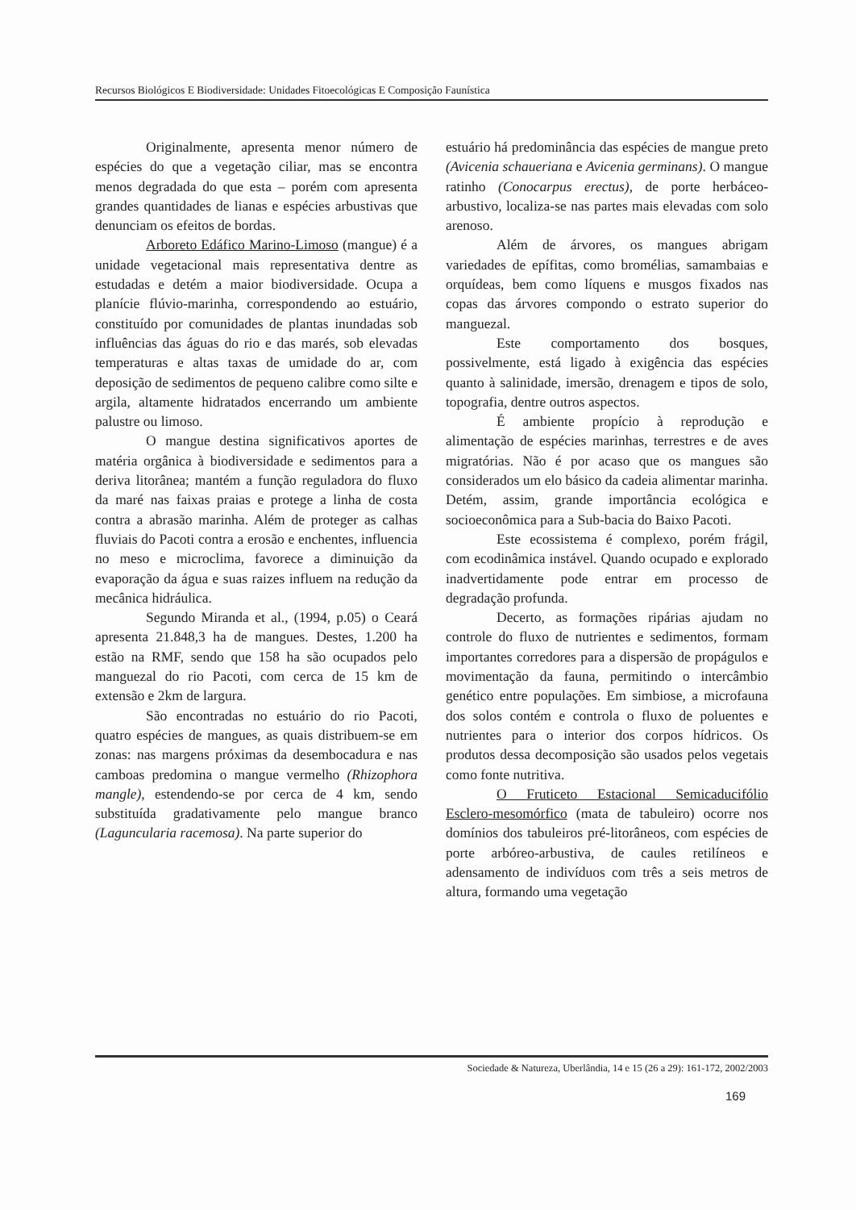Recursos Biológicos E Biodiversidade: Unidades Fitoecológicas E Composição Faunística
Originalmente, apresenta menor número de espécies do que a vegetação ciliar, mas se encontra menos degradada do que esta – porém com apresenta grandes quantidades de lianas e espécies arbustivas que denunciam os efeitos de bordas.
Arboreto Edáfico Marino-Limoso (mangue) é a unidade vegetacional mais representativa dentre as estudadas e detém a maior biodiversidade. Ocupa a planície flúvio-marinha, correspondendo ao estuário, constituído por comunidades de plantas inundadas sob influências das águas do rio e das marés, sob elevadas temperaturas e altas taxas de umidade do ar, com deposição de sedimentos de pequeno calibre como silte e argila, altamente hidratados encerrando um ambiente palustre ou limoso.
O mangue destina significativos aportes de matéria orgânica à biodiversidade e sedimentos para a deriva litorânea; mantém a função reguladora do fluxo da maré nas faixas praias e protege a linha de costa contra a abrasão marinha. Além de proteger as calhas fluviais do Pacoti contra a erosão e enchentes, influencia no meso e microclima, favorece a diminuição da evaporação da água e suas raizes influem na redução da mecânica hidráulica.
Segundo Miranda et al., (1994, p.05) o Ceará apresenta 21.848,3 ha de mangues. Destes, 1.200 ha estão na RMF, sendo que 158 ha são ocupados pelo manguezal do rio Pacoti, com cerca de 15 km de extensão e 2km de largura.
São encontradas no estuário do rio Pacoti, quatro espécies de mangues, as quais distribuem-se em zonas: nas margens próximas da desembocadura e nas camboas predomina o mangue vermelho (Rhizophora mangle), estendendo-se por cerca de 4 km, sendo substituída gradativamente pelo mangue branco (Laguncularia racemosa). Na parte superior do
estuário há predominância das espécies de mangue preto (Avicenia schaueriana e Avicenia germinans). O mangue ratinho (Conocarpus erectus), de porte herbáceo-arbustivo, localiza-se nas partes mais elevadas com solo arenoso.
Além de árvores, os mangues abrigam variedades de epífitas, como bromélias, samambaias e orquídeas, bem como líquens e musgos fixados nas copas das árvores compondo o estrato superior do manguezal.
Este comportamento dos bosques, possivelmente, está ligado à exigência das espécies quanto à salinidade, imersão, drenagem e tipos de solo, topografia, dentre outros aspectos.
É ambiente propício à reprodução e alimentação de espécies marinhas, terrestres e de aves migratórias. Não é por acaso que os mangues são considerados um elo básico da cadeia alimentar marinha. Detém, assim, grande importância ecológica e socioeconômica para a Sub-bacia do Baixo Pacoti.
Este ecossistema é complexo, porém frágil, com ecodinâmica instável. Quando ocupado e explorado inadvertidamente pode entrar em processo de degradação profunda.
Decerto, as formações ripárias ajudam no controle do fluxo de nutrientes e sedimentos, formam importantes corredores para a dispersão de propágulos e movimentação da fauna, permitindo o intercâmbio genético entre populações. Em simbiose, a microfauna dos solos contém e controla o fluxo de poluentes e nutrientes para o interior dos corpos hídricos. Os produtos dessa decomposição são usados pelos vegetais como fonte nutritiva.
O Fruticeto Estacional Semicaducifólio Esclero-mesomórfico (mata de tabuleiro) ocorre nos domínios dos tabuleiros pré-litorâneos, com espécies de porte arbóreo-arbustiva, de caules retilíneos e adensamento de indivíduos com três a seis metros de altura, formando uma vegetação
Sociedade & Natureza, Uberlândia, 14 e 15 (26 a 29): 161-172, 2002/2003
169